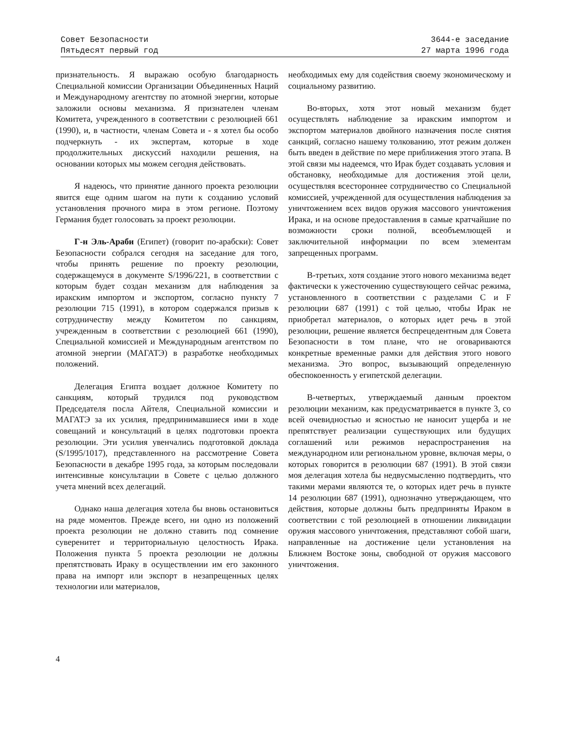Совет Безопасности
Пятьдесят первый год
3644-е заседание
27 марта 1996 года
признательность. Я выражаю особую благодарность Специальной комиссии Организации Объединенных Наций и Международному агентству по атомной энергии, которые заложили основы механизма. Я признателен членам Комитета, учрежденного в соответствии с резолюцией 661 (1990), и, в частности, членам Совета и - я хотел бы особо подчеркнуть - их экспертам, которые в ходе продолжительных дискуссий находили решения, на основании которых мы можем сегодня действовать.
Я надеюсь, что принятие данного проекта резолюции явится еще одним шагом на пути к созданию условий установления прочного мира в этом регионе. Поэтому Германия будет голосовать за проект резолюции.
Г-н Эль-Араби (Египет) (говорит по-арабски): Совет Безопасности собрался сегодня на заседание для того, чтобы принять решение по проекту резолюции, содержащемуся в документе S/1996/221, в соответствии с которым будет создан механизм для наблюдения за иракским импортом и экспортом, согласно пункту 7 резолюции 715 (1991), в котором содержался призыв к сотрудничеству между Комитетом по санкциям, учрежденным в соответствии с резолюцией 661 (1990), Специальной комиссией и Международным агентством по атомной энергии (МАГАТЭ) в разработке необходимых положений.
Делегация Египта воздает должное Комитету по санкциям, который трудился под руководством Председателя посла Айтеля, Специальной комиссии и МАГАТЭ за их усилия, предпринимавшиеся ими в ходе совещаний и консультаций в целях подготовки проекта резолюции. Эти усилия увенчались подготовкой доклада (S/1995/1017), представленного на рассмотрение Совета Безопасности в декабре 1995 года, за которым последовали интенсивные консультации в Совете с целью должного учета мнений всех делегаций.
Однако наша делегация хотела бы вновь остановиться на ряде моментов. Прежде всего, ни одно из положений проекта резолюции не должно ставить под сомнение суверенитет и территориальную целостность Ирака. Положения пункта 5 проекта резолюции не должны препятствовать Ираку в осуществлении им его законного права на импорт или экспорт в незапрещенных целях технологии или материалов,
необходимых ему для содействия своему экономическому и социальному развитию.
Во-вторых, хотя этот новый механизм будет осуществлять наблюдение за иракским импортом и экспортом материалов двойного назначения после снятия санкций, согласно нашему толкованию, этот режим должен быть введен в действие по мере приближения этого этапа. В этой связи мы надеемся, что Ирак будет создавать условия и обстановку, необходимые для достижения этой цели, осуществляя всестороннее сотрудничество со Специальной комиссией, учрежденной для осуществления наблюдения за уничтожением всех видов оружия массового уничтожения Ирака, и на основе предоставления в самые кратчайшие по возможности сроки полной, всеобъемлющей и заключительной информации по всем элементам запрещенных программ.
В-третьих, хотя создание этого нового механизма ведет фактически к ужесточению существующего сейчас режима, установленного в соответствии с разделами C и F резолюции 687 (1991) с той целью, чтобы Ирак не приобретал материалов, о которых идет речь в этой резолюции, решение является беспрецедентным для Совета Безопасности в том плане, что не оговариваются конкретные временные рамки для действия этого нового механизма. Это вопрос, вызывающий определенную обеспокоенность у египетской делегации.
В-четвертых, утверждаемый данным проектом резолюции механизм, как предусматривается в пункте 3, со всей очевидностью и ясностью не наносит ущерба и не препятствует реализации существующих или будущих соглашений или режимов нераспространения на международном или региональном уровне, включая меры, о которых говорится в резолюции 687 (1991). В этой связи моя делегация хотела бы недвусмысленно подтвердить, что такими мерами являются те, о которых идет речь в пункте 14 резолюции 687 (1991), однозначно утверждающем, что действия, которые должны быть предприняты Ираком в соответствии с той резолюцией в отношении ликвидации оружия массового уничтожения, представляют собой шаги, направленные на достижение цели установления на Ближнем Востоке зоны, свободной от оружия массового уничтожения.
4